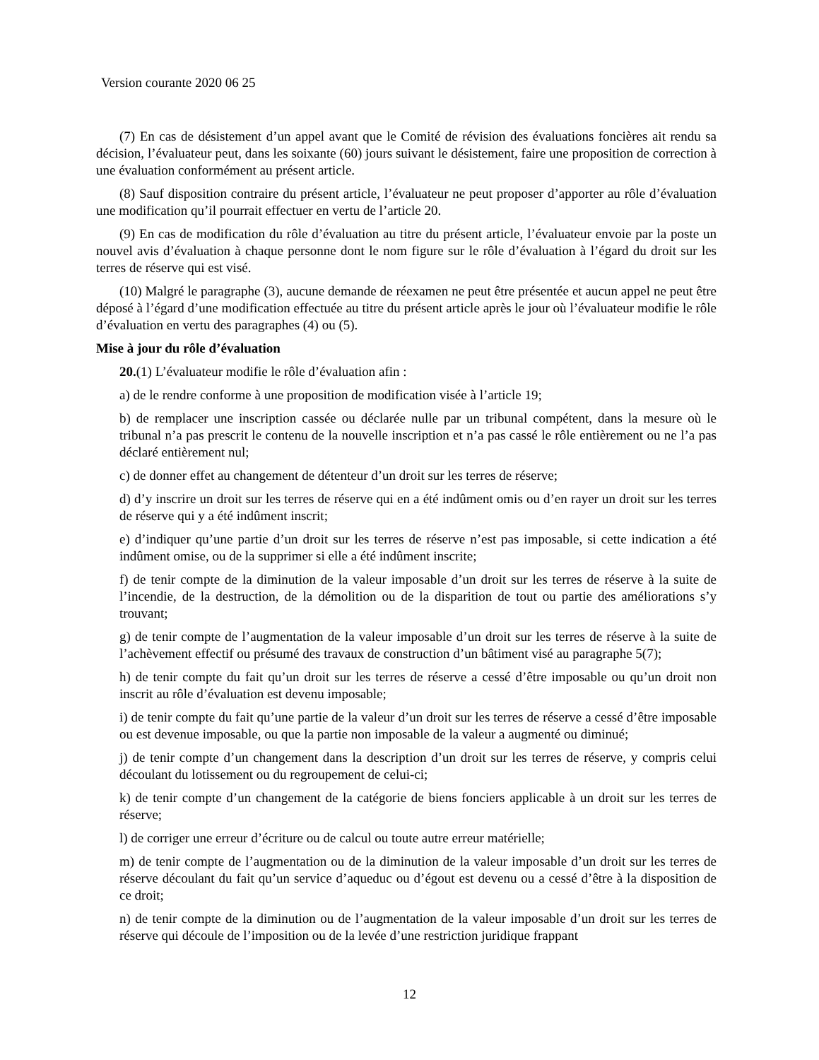Version courante 2020 06 25
(7) En cas de désistement d’un appel avant que le Comité de révision des évaluations foncières ait rendu sa décision, l’évaluateur peut, dans les soixante (60) jours suivant le désistement, faire une proposition de correction à une évaluation conformément au présent article.
(8) Sauf disposition contraire du présent article, l’évaluateur ne peut proposer d’apporter au rôle d’évaluation une modification qu’il pourrait effectuer en vertu de l’article 20.
(9) En cas de modification du rôle d’évaluation au titre du présent article, l’évaluateur envoie par la poste un nouvel avis d’évaluation à chaque personne dont le nom figure sur le rôle d’évaluation à l’égard du droit sur les terres de réserve qui est visé.
(10) Malgré le paragraphe (3), aucune demande de réexamen ne peut être présentée et aucun appel ne peut être déposé à l’égard d’une modification effectuée au titre du présent article après le jour où l’évaluateur modifie le rôle d’évaluation en vertu des paragraphes (4) ou (5).
Mise à jour du rôle d’évaluation
20.(1) L’évaluateur modifie le rôle d’évaluation afin :
a) de le rendre conforme à une proposition de modification visée à l’article 19;
b) de remplacer une inscription cassée ou déclarée nulle par un tribunal compétent, dans la mesure où le tribunal n’a pas prescrit le contenu de la nouvelle inscription et n’a pas cassé le rôle entièrement ou ne l’a pas déclaré entièrement nul;
c) de donner effet au changement de détenteur d’un droit sur les terres de réserve;
d) d’y inscrire un droit sur les terres de réserve qui en a été indûment omis ou d’en rayer un droit sur les terres de réserve qui y a été indûment inscrit;
e) d’indiquer qu’une partie d’un droit sur les terres de réserve n’est pas imposable, si cette indication a été indûment omise, ou de la supprimer si elle a été indûment inscrite;
f) de tenir compte de la diminution de la valeur imposable d’un droit sur les terres de réserve à la suite de l’incendie, de la destruction, de la démolition ou de la disparition de tout ou partie des améliorations s’y trouvant;
g) de tenir compte de l’augmentation de la valeur imposable d’un droit sur les terres de réserve à la suite de l’achèvement effectif ou présumé des travaux de construction d’un bâtiment visé au paragraphe 5(7);
h) de tenir compte du fait qu’un droit sur les terres de réserve a cessé d’être imposable ou qu’un droit non inscrit au rôle d’évaluation est devenu imposable;
i) de tenir compte du fait qu’une partie de la valeur d’un droit sur les terres de réserve a cessé d’être imposable ou est devenue imposable, ou que la partie non imposable de la valeur a augmenté ou diminué;
j) de tenir compte d’un changement dans la description d’un droit sur les terres de réserve, y compris celui découlant du lotissement ou du regroupement de celui-ci;
k) de tenir compte d’un changement de la catégorie de biens fonciers applicable à un droit sur les terres de réserve;
l) de corriger une erreur d’écriture ou de calcul ou toute autre erreur matérielle;
m) de tenir compte de l’augmentation ou de la diminution de la valeur imposable d’un droit sur les terres de réserve découlant du fait qu’un service d’aqueduc ou d’égout est devenu ou a cessé d’être à la disposition de ce droit;
n) de tenir compte de la diminution ou de l’augmentation de la valeur imposable d’un droit sur les terres de réserve qui découle de l’imposition ou de la levée d’une restriction juridique frappant
12